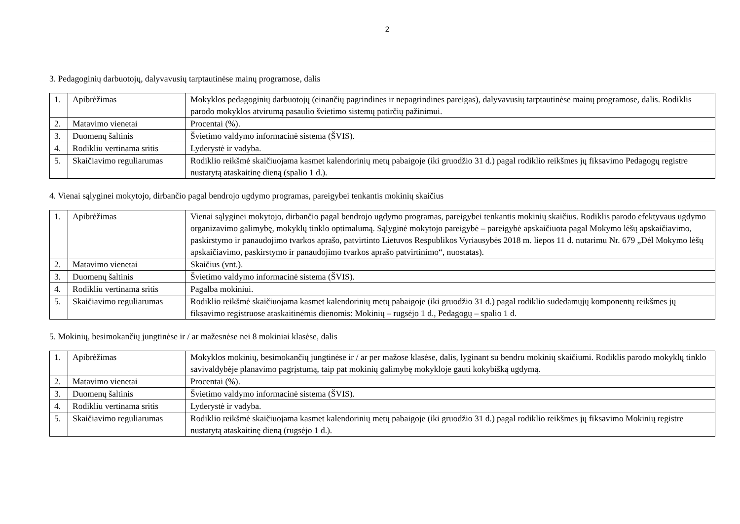2
3. Pedagoginių darbuotojų, dalyvavusių tarptautinėse mainų programose, dalis
| 1. | Apibrėžimas | Mokyklos pedagoginių darbuotojų (einančių pagrindines ir nepagrindines pareigas), dalyvavusių tarptautinėse mainų programose, dalis. Rodiklis parodo mokyklos atvirumą pasaulio švietimo sistemų patirčių pažinimui. |
| 2. | Matavimo vienetai | Procentai (%). |
| 3. | Duomenų šaltinis | Švietimo valdymo informacinė sistema (ŠVIS). |
| 4. | Rodikliu vertinama sritis | Lyderystė ir vadyba. |
| 5. | Skaičiavimo reguliarumas | Rodiklio reikšmė skaičiuojama kasmet kalendorinių metų pabaigoje (iki gruodžio 31 d.) pagal rodiklio reikšmes jų fiksavimo Pedagogų registre nustatytą ataskaitinę dieną (spalio 1 d.). |
4. Vienai sąlyginei mokytojo, dirbančio pagal bendrojo ugdymo programas, pareigybei tenkantis mokinių skaičius
| 1. | Apibrėžimas | Vienai sąlyginei mokytojo, dirbančio pagal bendrojo ugdymo programas, pareigybei tenkantis mokinių skaičius. Rodiklis parodo efektyvaus ugdymo organizavimo galimybę, mokyklų tinklo optimalumą. Sąlyginė mokytojo pareigybė – pareigybė apskaičiuota pagal Mokymo lėšų apskaičiavimo, paskirstymo ir panaudojimo tvarkos aprašo, patvirtinto Lietuvos Respublikos Vyriausybės 2018 m. liepos 11 d. nutarimu Nr. 679 „Dėl Mokymo lėšų apskaičiavimo, paskirstymo ir panaudojimo tvarkos aprašo patvirtinimo“, nuostatas). |
| 2. | Matavimo vienetai | Skaičius (vnt.). |
| 3. | Duomenų šaltinis | Švietimo valdymo informacinė sistema (ŠVIS). |
| 4. | Rodikliu vertinama sritis | Pagalba mokiniui. |
| 5. | Skaičiavimo reguliarumas | Rodiklio reikšmė skaičiuojama kasmet kalendorinių metų pabaigoje (iki gruodžio 31 d.) pagal rodiklio sudedamųjų komponentų reikšmes jų fiksavimo registruose ataskaitinėmis dienomis: Mokinių – rugsėjo 1 d., Pedagogų – spalio 1 d. |
5. Mokinių, besimokančių jungtinėse ir / ar mažesnėse nei 8 mokiniai klasėse, dalis
| 1. | Apibrėžimas | Mokyklos mokinių, besimokančių jungtinėse ir / ar per mažose klasėse, dalis, lyginant su bendru mokinių skaičiumi. Rodiklis parodo mokyklų tinklo savivaldybėje planavimo pagrįstumą, taip pat mokinių galimybę mokykloje gauti kokybišką ugdymą. |
| 2. | Matavimo vienetai | Procentai (%). |
| 3. | Duomenų šaltinis | Švietimo valdymo informacinė sistema (ŠVIS). |
| 4. | Rodikliu vertinama sritis | Lyderystė ir vadyba. |
| 5. | Skaičiavimo reguliarumas | Rodiklio reikšmė skaičiuojama kasmet kalendorinių metų pabaigoje (iki gruodžio 31 d.) pagal rodiklio reikšmes jų fiksavimo Mokinių registre nustatytą ataskaitinę dieną (rugsėjo 1 d.). |